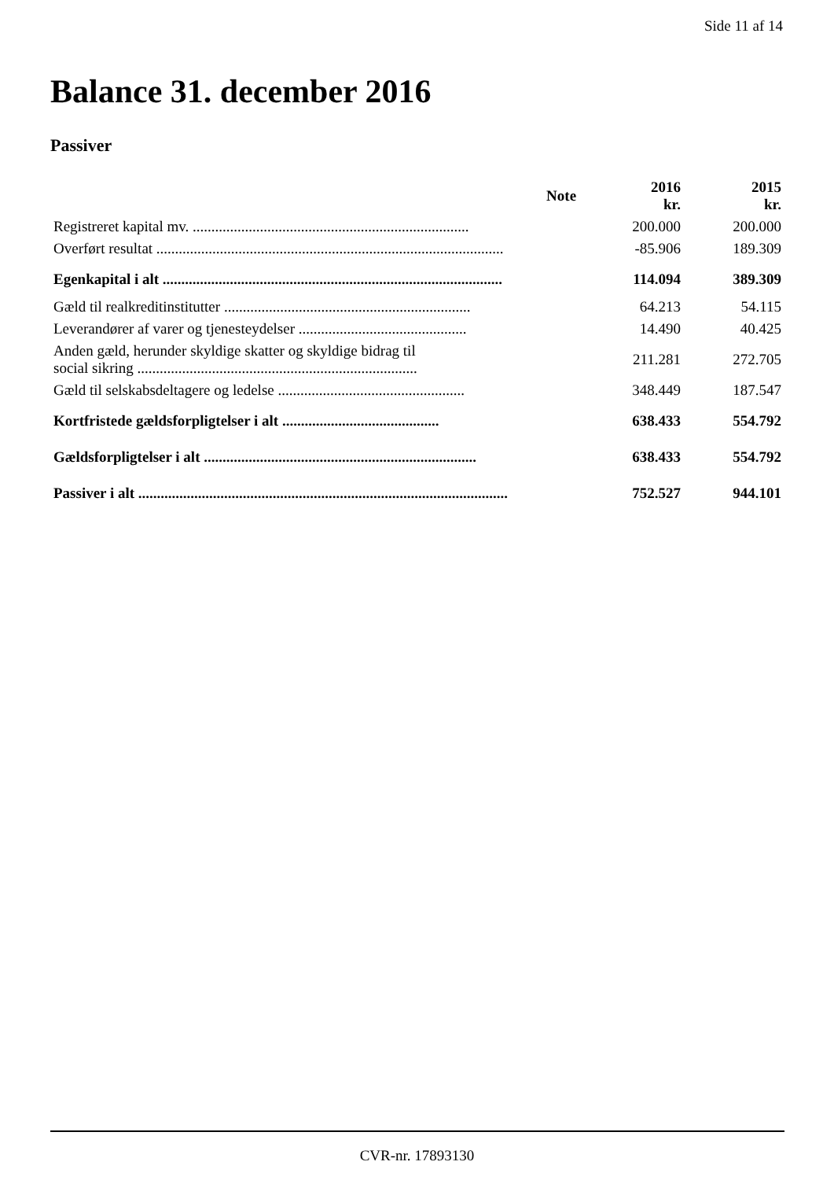Side 11 af 14
Balance 31. december 2016
Passiver
| | Note | 2016 kr. | 2015 kr. |
| --- | --- | --- | --- |
| Registreret kapital mv. .......................................................................... | | 200.000 | 200.000 |
| Overført resultat ............................................................................................. | | -85.906 | 189.309 |
| Egenkapital i alt ........................................................................................... | | 114.094 | 389.309 |
| Gæld til realkreditinstitutter .................................................................. | | 64.213 | 54.115 |
| Leverandører af varer og tjenesteydelser ............................................. | | 14.490 | 40.425 |
| Anden gæld, herunder skyldige skatter og skyldige bidrag til social sikring ........................................................................... | | 211.281 | 272.705 |
| Gæld til selskabsdeltagere og ledelse .................................................. | | 348.449 | 187.547 |
| Kortfristede gældsforpligtelser i alt .......................................... | | 638.433 | 554.792 |
| Gældsforpligtelser i alt ......................................................................... | | 638.433 | 554.792 |
| Passiver i alt ................................................................................................... | | 752.527 | 944.101 |
CVR-nr. 17893130